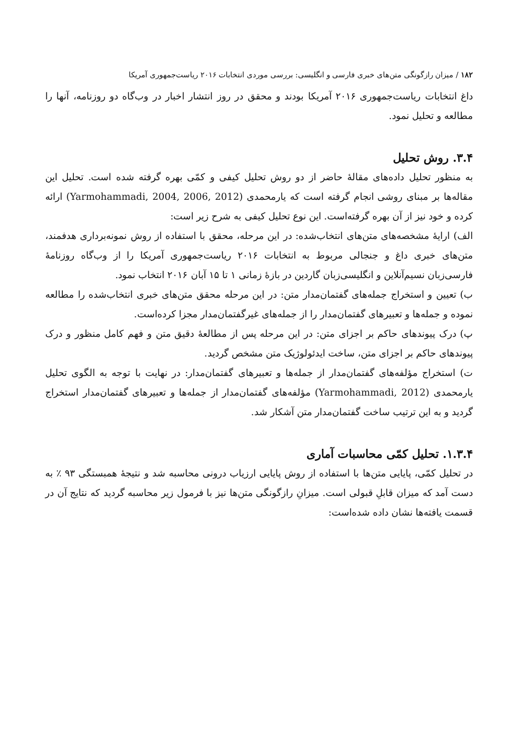۱۸۲ / میزان رازگونگی متن‌های خبری فارسی و انگلیسی: بررسی موردی انتخابات ۲۰۱۶ ریاست‌جمهوری آمریکا
داغ انتخابات ریاست‌جمهوری ۲۰۱۶ آمریکا بودند و محقق در روز انتشار اخبار در وب‌گاه دو روزنامه، آنها را مطالعه و تحلیل نمود.
۳.۴. روش تحلیل
به منظور تحلیل داده‌های مقالهٔ حاضر از دو روش تحلیل کیفی و کمّی بهره گرفته شده است. تحلیل این مقاله‌ها بر مبنای روشی انجام گرفته است که یارمحمدی (Yarmohammadi, 2004, 2006, 2012) ارائه کرده و خود نیز از آن بهره گرفته‌است. این نوع تحلیل کیفی به شرح زیر است:
الف) ارایهٔ مشخصه‌های متن‌های انتخاب‌شده: در این مرحله، محقق با استفاده از روش نمونه‌برداری هدفمند، متن‌های خبری داغ و جنجالی مربوط به انتخابات ۲۰۱۶ ریاست‌جمهوری آمریکا را از وب‌گاه روزنامهٔ فارسی‌زبان نسیم‌آنلاین و انگلیسی‌زبان گاردین در بازهٔ زمانی ۱ تا ۱۵ آبان ۲۰۱۶ انتخاب نمود.
ب) تعیین و استخراج جمله‌های گفتمان‌مدار متن: در این مرحله محقق متن‌های خبری انتخاب‌شده را مطالعه نموده و جمله‌ها و تعبیرهای گفتمان‌مدار را از جمله‌های غیرگفتمان‌مدار مجزا کرده‌است.
پ) درک پیوندهای حاکم بر اجزای متن: در این مرحله پس از مطالعهٔ دقیق متن و فهم کامل منظور و درک پیوندهای حاکم بر اجزای متن، ساخت ایدئولوژیک متن مشخص گردید.
ت) استخراج مؤلفه‌های گفتمان‌مدار از جمله‌ها و تعبیرهای گفتمان‌مدار: در نهایت با توجه به الگوی تحلیل یارمحمدی (Yarmohammadi, 2012) مؤلفه‌های گفتمان‌مدار از جمله‌ها و تعبیرهای گفتمان‌مدار استخراج گردید و به این ترتیب ساخت گفتمان‌مدار متن آشکار شد.
۱.۳.۴. تحلیل کمّی محاسبات آماری
در تحلیل کمّی، پایایی متن‌ها با استفاده از روش پایایی ارزیاب درونی محاسبه شد و نتیجهٔ همبستگی ۹۳ ٪ به دست آمد که میزان قابلِ قبولی است. میزانِ رازگونگی متن‌ها نیز با فرمول زیر محاسبه گردید که نتایج آن در قسمت یافته‌ها نشان داده شده‌است: